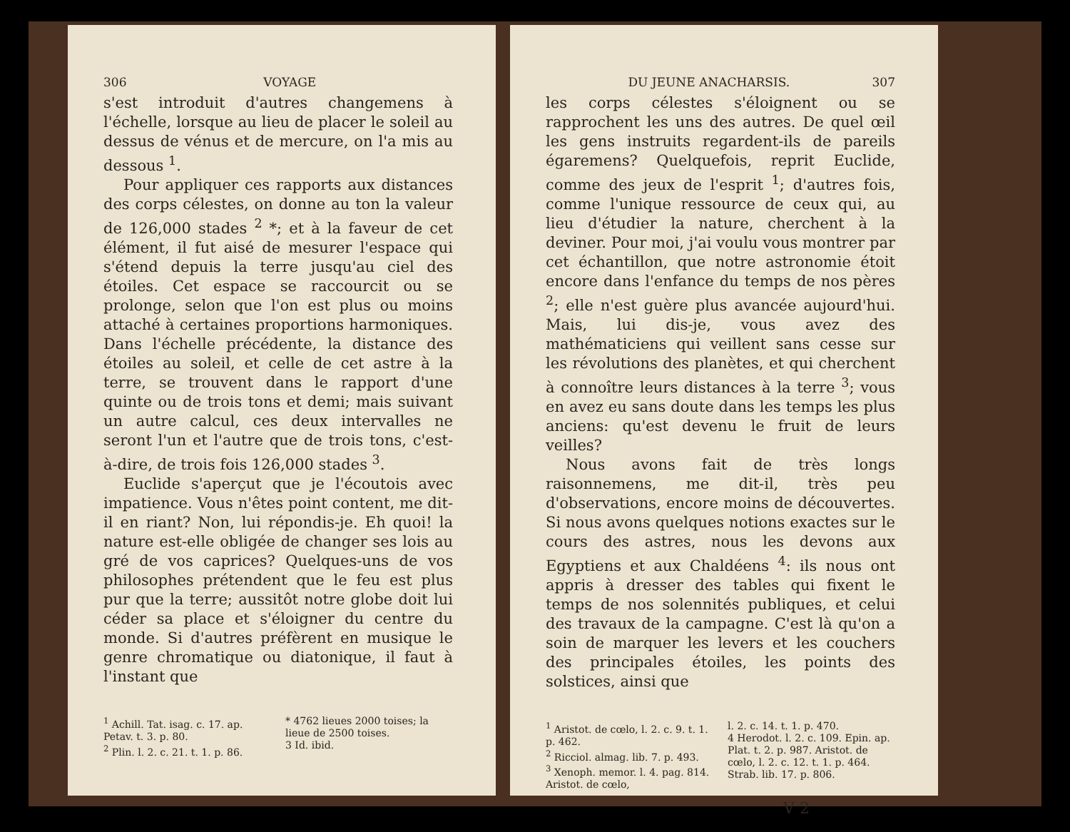306 VOYAGE
s'est introduit d'autres changemens à l'échelle, lorsque au lieu de placer le soleil au dessus de vénus et de mercure, on l'a mis au dessous <sup>1</sup>.
Pour appliquer ces rapports aux distances des corps célestes, on donne au ton la valeur de 126,000 stades <sup>2</sup> *; et à la faveur de cet élément, il fut aisé de mesurer l'espace qui s'étend depuis la terre jusqu'au ciel des étoiles. Cet espace se raccourcit ou se prolonge, selon que l'on est plus ou moins attaché à certaines proportions harmoniques. Dans l'échelle précédente, la distance des étoiles au soleil, et celle de cet astre à la terre, se trouvent dans le rapport d'une quinte ou de trois tons et demi; mais suivant un autre calcul, ces deux intervalles ne seront l'un et l'autre que de trois tons, c'est-à-dire, de trois fois 126,000 stades <sup>3</sup>.
Euclide s'aperçut que je l'écoutois avec impatience. Vous n'êtes point content, me dit-il en riant? Non, lui répondis-je. Eh quoi! la nature est-elle obligée de changer ses lois au gré de vos caprices? Quelques-uns de vos philosophes prétendent que le feu est plus pur que la terre; aussitôt notre globe doit lui céder sa place et s'éloigner du centre du monde. Si d'autres préfèrent en musique le genre chromatique ou diatonique, il faut à l'instant que
<sup>1</sup> Achill. Tat. isag. c. 17. ap. Petav. t. 3. p. 80.
<sup>2</sup> Plin. l. 2. c. 21. t. 1. p. 86.
* 4762 lieues 2000 toises; la lieue de 2500 toises.
3 Id. ibid.
DU JEUNE ANACHARSIS. 307
les corps célestes s'éloignent ou se rapprochent les uns des autres. De quel œil les gens instruits regardent-ils de pareils égaremens? Quelquefois, reprit Euclide, comme des jeux de l'esprit <sup>1</sup>; d'autres fois, comme l'unique ressource de ceux qui, au lieu d'étudier la nature, cherchent à la deviner. Pour moi, j'ai voulu vous montrer par cet échantillon, que notre astronomie étoit encore dans l'enfance du temps de nos pères <sup>2</sup>; elle n'est guère plus avancée aujourd'hui. Mais, lui dis-je, vous avez des mathématiciens qui veillent sans cesse sur les révolutions des planètes, et qui cherchent à connoître leurs distances à la terre <sup>3</sup>; vous en avez eu sans doute dans les temps les plus anciens: qu'est devenu le fruit de leurs veilles?
Nous avons fait de très longs raisonnemens, me dit-il, très peu d'observations, encore moins de découvertes. Si nous avons quelques notions exactes sur le cours des astres, nous les devons aux Egyptiens et aux Chaldéens <sup>4</sup>: ils nous ont appris à dresser des tables qui fixent le temps de nos solennités publiques, et celui des travaux de la campagne. C'est là qu'on a soin de marquer les levers et les couchers des principales étoiles, les points des solstices, ainsi que
<sup>1</sup> Aristot. de cœlo, l. 2. c. 9. t. 1. p. 462.
<sup>2</sup> Ricciol. almag. lib. 7. p. 493.
<sup>3</sup> Xenoph. memor. l. 4. pag. 814. Aristot. de cœlo,
l. 2. c. 14. t. 1. p. 470.
4 Herodot. l. 2. c. 109. Epin. ap. Plat. t. 2. p. 987. Aristot. de cœlo, l. 2. c. 12. t. 1. p. 464. Strab. lib. 17. p. 806.
V 2